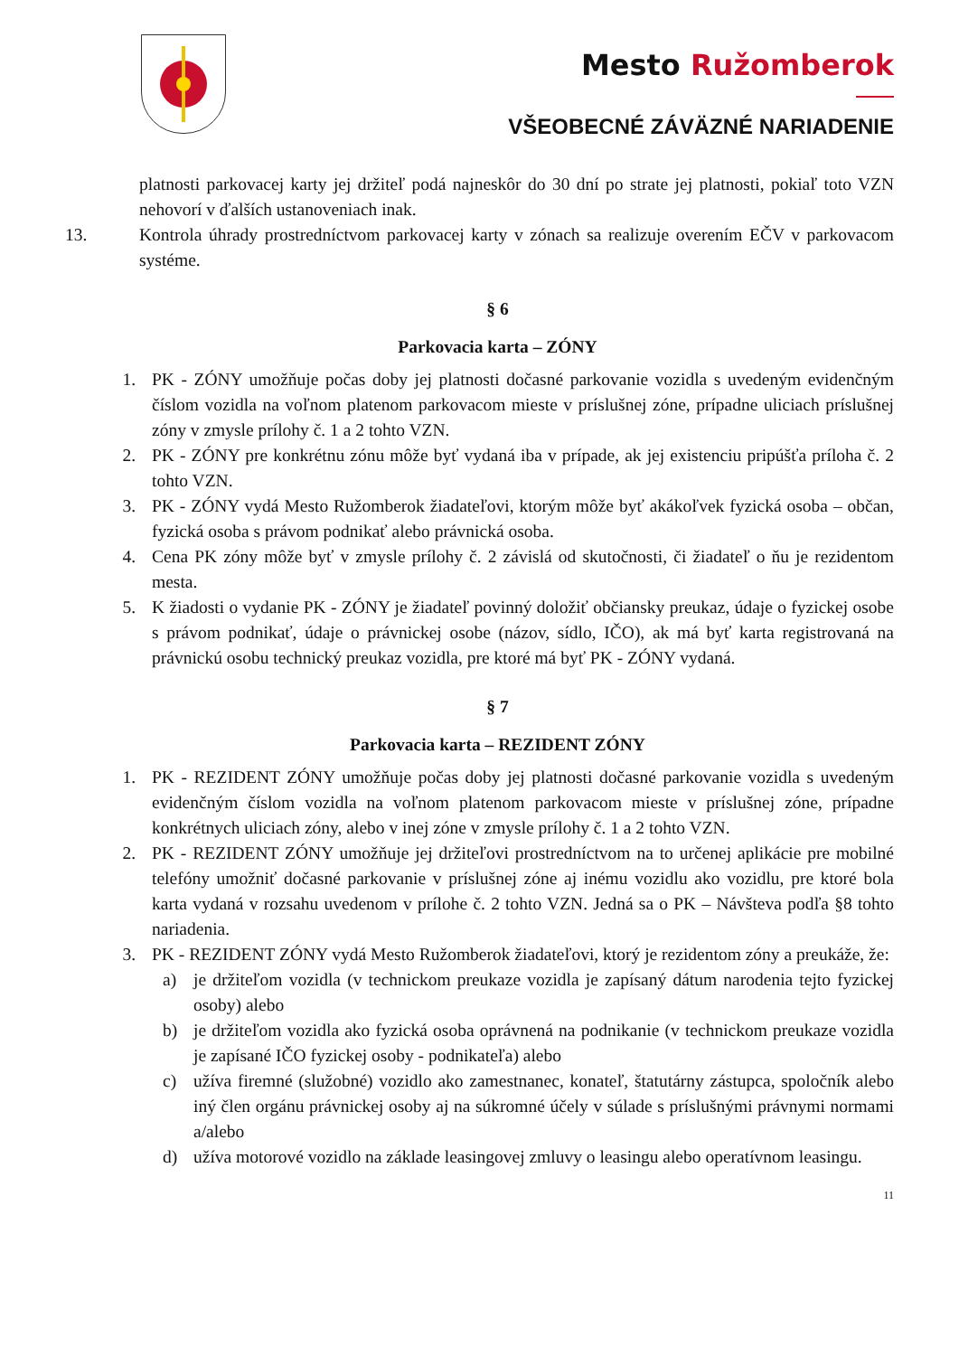Mesto Ružomberok
VŠEOBECNÉ ZÁVÄZNÉ NARIADENIE
platnosti parkovacej karty jej držiteľ podá najneskôr do 30 dní po strate jej platnosti, pokiaľ toto VZN nehovorí v ďalších ustanoveniach inak.
13. Kontrola úhrady prostredníctvom parkovacej karty v zónach sa realizuje overením EČV v parkovacom systéme.
§ 6
Parkovacia karta – ZÓNY
1. PK - ZÓNY umožňuje počas doby jej platnosti dočasné parkovanie vozidla s uvedeným evidenčným číslom vozidla na voľnom platenom parkovacom mieste v príslušnej zóne, prípadne uliciach príslušnej zóny v zmysle prílohy č. 1 a 2 tohto VZN.
2. PK - ZÓNY pre konkrétnu zónu môže byť vydaná iba v prípade, ak jej existenciu pripúšťa príloha č. 2 tohto VZN.
3. PK - ZÓNY vydá Mesto Ružomberok žiadateľovi, ktorým môže byť akákoľvek fyzická osoba – občan, fyzická osoba s právom podnikať alebo právnická osoba.
4. Cena PK zóny môže byť v zmysle prílohy č. 2 závislá od skutočnosti, či žiadateľ o ňu je rezidentom mesta.
5. K žiadosti o vydanie PK - ZÓNY je žiadateľ povinný doložiť občiansky preukaz, údaje o fyzickej osobe s právom podnikať, údaje o právnickej osobe (názov, sídlo, IČO), ak má byť karta registrovaná na právnickú osobu technický preukaz vozidla, pre ktoré má byť PK - ZÓNY vydaná.
§ 7
Parkovacia karta – REZIDENT ZÓNY
1. PK - REZIDENT ZÓNY umožňuje počas doby jej platnosti dočasné parkovanie vozidla s uvedeným evidenčným číslom vozidla na voľnom platenom parkovacom mieste v príslušnej zóne, prípadne konkrétnych uliciach zóny, alebo v inej zóne v zmysle prílohy č. 1 a 2 tohto VZN.
2. PK - REZIDENT ZÓNY umožňuje jej držiteľovi prostredníctvom na to určenej aplikácie pre mobilné telefóny umožniť dočasné parkovanie v príslušnej zóne aj inému vozidlu ako vozidlu, pre ktoré bola karta vydaná v rozsahu uvedenom v prílohe č. 2 tohto VZN. Jedná sa o PK – Návšteva podľa §8 tohto nariadenia.
3. PK - REZIDENT ZÓNY vydá Mesto Ružomberok žiadateľovi, ktorý je rezidentom zóny a preukáže, že:
a) je držiteľom vozidla (v technickom preukaze vozidla je zapísaný dátum narodenia tejto fyzickej osoby) alebo
b) je držiteľom vozidla ako fyzická osoba oprávnená na podnikanie (v technickom preukaze vozidla je zapísané IČO fyzickej osoby - podnikateľa) alebo
c) užíva firemné (služobné) vozidlo ako zamestnanec, konateľ, štatutárny zástupca, spoločník alebo iný člen orgánu právnickej osoby aj na súkromné účely v súlade s príslušnými právnymi normami a/alebo
d) užíva motorové vozidlo na základe leasingovej zmluvy o leasingu alebo operatívnom leasingu.
11